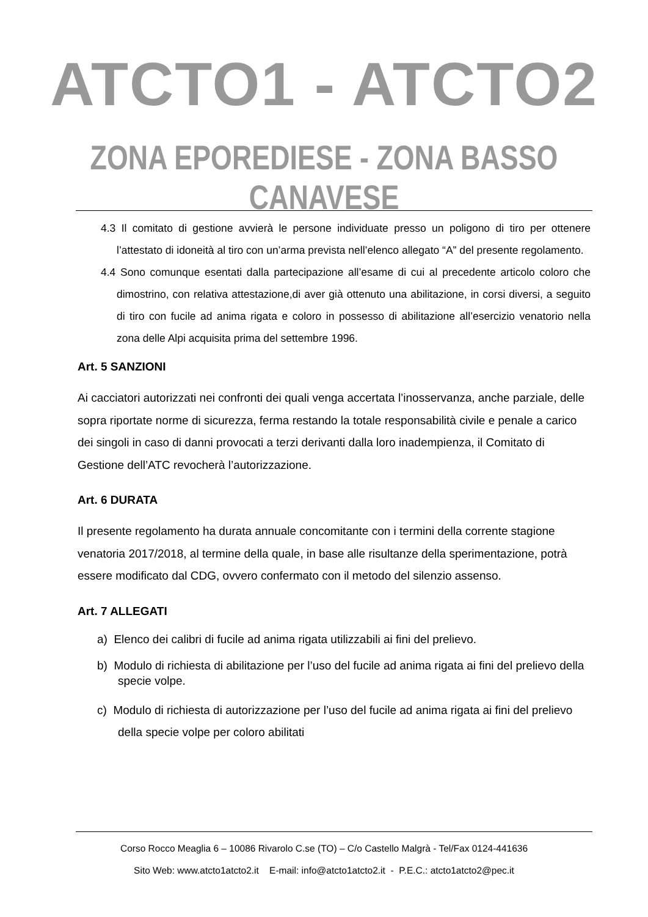ATCTO1 - ATCTO2
ZONA EPOREDIESE - ZONA BASSO CANAVESE
4.3 Il comitato di gestione avvierà le persone individuate presso un poligono di tiro per ottenere l’attestato di idoneità al tiro con un’arma prevista nell’elenco allegato “A” del presente regolamento.
4.4 Sono comunque esentati dalla partecipazione all’esame di cui al precedente articolo coloro che dimostrino, con relativa attestazione,di aver già ottenuto una abilitazione, in corsi diversi, a seguito di tiro con fucile ad anima rigata e coloro in possesso di abilitazione all’esercizio venatorio nella zona delle Alpi acquisita prima del settembre 1996.
Art. 5 SANZIONI
Ai cacciatori autorizzati nei confronti dei quali venga accertata l’inosservanza, anche parziale, delle sopra riportate norme di sicurezza, ferma restando la totale responsabilità civile e penale a carico dei singoli in caso di danni provocati a terzi derivanti dalla loro inadempienza, il Comitato di Gestione dell’ATC revocherà l’autorizzazione.
Art. 6 DURATA
Il presente regolamento ha durata annuale concomitante con i termini della corrente stagione venatoria 2017/2018, al termine della quale, in base alle risultanze della sperimentazione, potrà essere modificato dal CDG, ovvero confermato con il metodo del silenzio assenso.
Art. 7 ALLEGATI
a) Elenco dei calibri di fucile ad anima rigata utilizzabili ai fini del prelievo.
b) Modulo di richiesta di abilitazione per l’uso del fucile ad anima rigata ai fini del prelievo della specie volpe.
c) Modulo di richiesta di autorizzazione per l’uso del fucile ad anima rigata ai fini del prelievo della specie volpe per coloro abilitati
Corso Rocco Meaglia 6 – 10086 Rivarolo C.se (TO) – C/o Castello Malgrà - Tel/Fax 0124-441636
Sito Web: www.atcto1atcto2.it E-mail: info@atcto1atcto2.it - P.E.C.: atcto1atcto2@pec.it